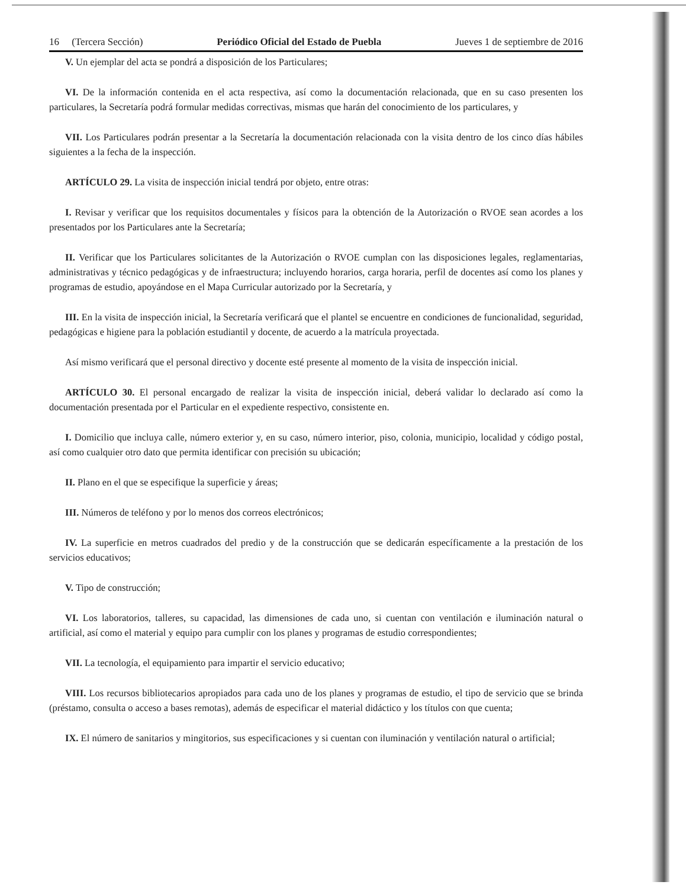16 (Tercera Sección) Periódico Oficial del Estado de Puebla Jueves 1 de septiembre de 2016
V. Un ejemplar del acta se pondrá a disposición de los Particulares;
VI. De la información contenida en el acta respectiva, así como la documentación relacionada, que en su caso presenten los particulares, la Secretaría podrá formular medidas correctivas, mismas que harán del conocimiento de los particulares, y
VII. Los Particulares podrán presentar a la Secretaría la documentación relacionada con la visita dentro de los cinco días hábiles siguientes a la fecha de la inspección.
ARTÍCULO 29. La visita de inspección inicial tendrá por objeto, entre otras:
I. Revisar y verificar que los requisitos documentales y físicos para la obtención de la Autorización o RVOE sean acordes a los presentados por los Particulares ante la Secretaría;
II. Verificar que los Particulares solicitantes de la Autorización o RVOE cumplan con las disposiciones legales, reglamentarias, administrativas y técnico pedagógicas y de infraestructura; incluyendo horarios, carga horaria, perfil de docentes así como los planes y programas de estudio, apoyándose en el Mapa Curricular autorizado por la Secretaría, y
III. En la visita de inspección inicial, la Secretaría verificará que el plantel se encuentre en condiciones de funcionalidad, seguridad, pedagógicas e higiene para la población estudiantil y docente, de acuerdo a la matrícula proyectada.
Así mismo verificará que el personal directivo y docente esté presente al momento de la visita de inspección inicial.
ARTÍCULO 30. El personal encargado de realizar la visita de inspección inicial, deberá validar lo declarado así como la documentación presentada por el Particular en el expediente respectivo, consistente en.
I. Domicilio que incluya calle, número exterior y, en su caso, número interior, piso, colonia, municipio, localidad y código postal, así como cualquier otro dato que permita identificar con precisión su ubicación;
II. Plano en el que se especifique la superficie y áreas;
III. Números de teléfono y por lo menos dos correos electrónicos;
IV. La superficie en metros cuadrados del predio y de la construcción que se dedicarán específicamente a la prestación de los servicios educativos;
V. Tipo de construcción;
VI. Los laboratorios, talleres, su capacidad, las dimensiones de cada uno, si cuentan con ventilación e iluminación natural o artificial, así como el material y equipo para cumplir con los planes y programas de estudio correspondientes;
VII. La tecnología, el equipamiento para impartir el servicio educativo;
VIII. Los recursos bibliotecarios apropiados para cada uno de los planes y programas de estudio, el tipo de servicio que se brinda (préstamo, consulta o acceso a bases remotas), además de especificar el material didáctico y los títulos con que cuenta;
IX. El número de sanitarios y mingitorios, sus especificaciones y si cuentan con iluminación y ventilación natural o artificial;